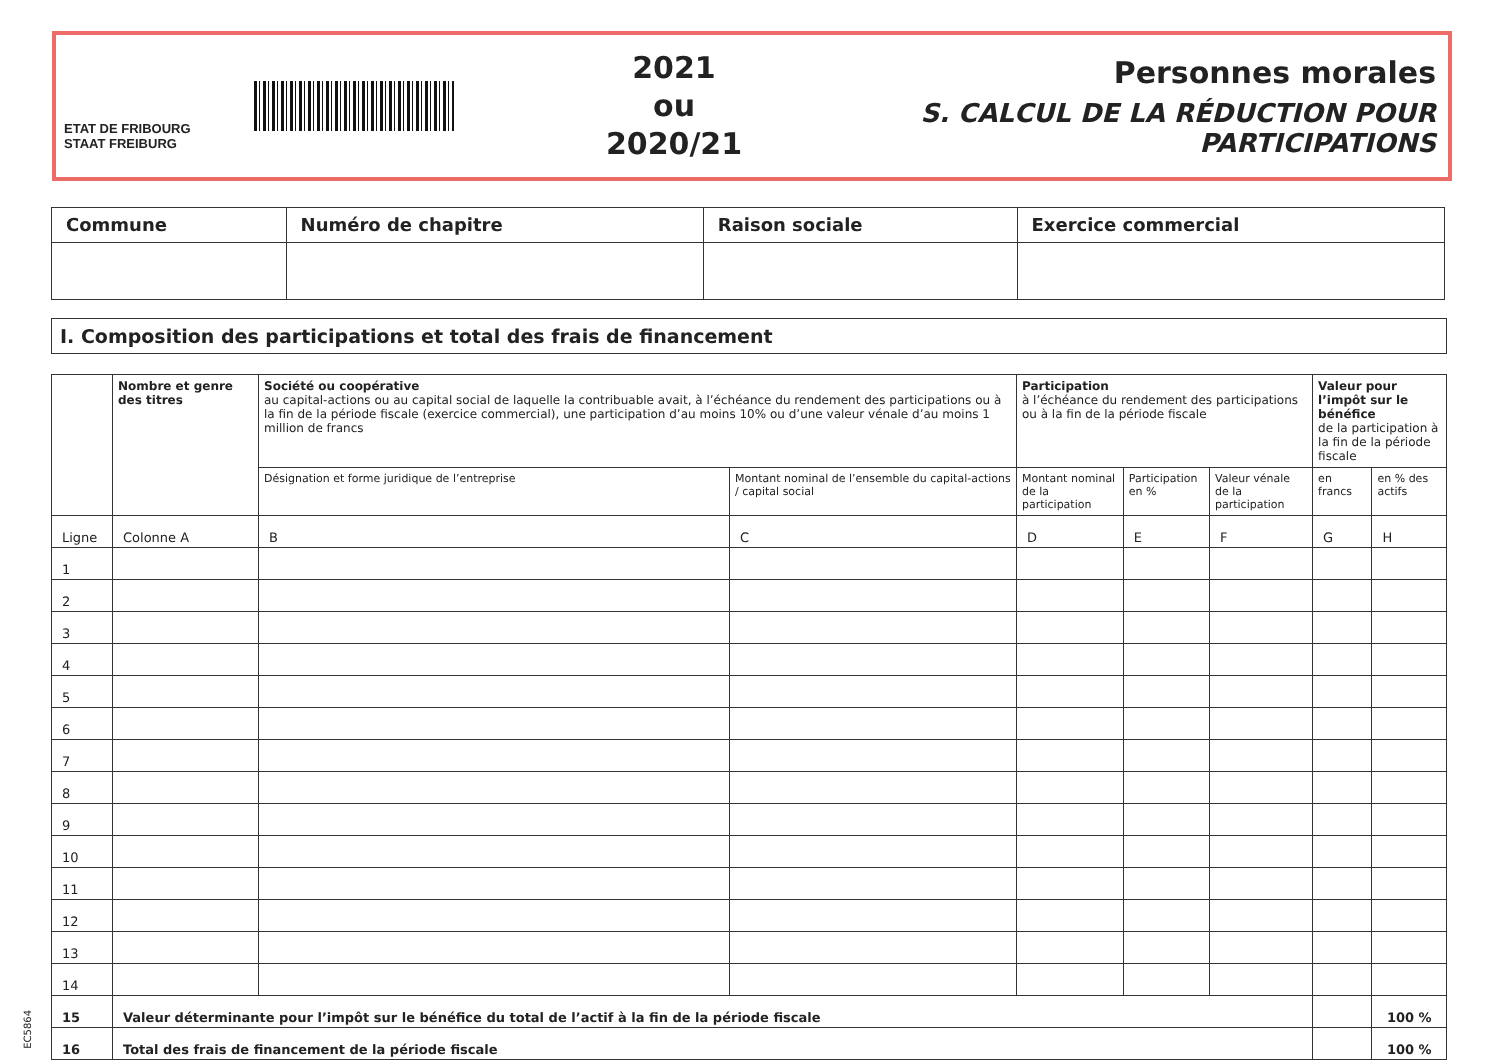ETAT DE FRIBOURG
STAAT FREIBURG
2021
ou
2020/21
Personnes morales
S. CALCUL DE LA RÉDUCTION POUR PARTICIPATIONS
| Commune | Numéro de chapitre | Raison sociale | Exercice commercial |
| --- | --- | --- | --- |
I. Composition des participations et total des frais de financement
| | Nombre et genre des titres | Société ou coopérative au capital-actions ou au capital social de laquelle la contribuable avait, à l’échéance du rendement des participations ou à la fin de la période fiscale (exercice commercial), une participation d’au moins 10% ou d’une valeur vénale d’au moins 1 million de francs | | Participation à l’échéance du rendement des participations ou à la fin de la période fiscale | | | Valeur pour l’impôt sur le bénéfice de la participation à la fin de la période fiscale | |
| --- | --- | --- | --- | --- | --- | --- | --- | --- |
| | | Désignation et forme juridique de l’entreprise | Montant nominal de l’ensemble du capital-actions / capital social | Montant nominal de la participation | Participation en % | Valeur vénale de la participation | en francs | en % des actifs |
| Ligne | Colonne A | B | C | D | E | F | G | H |
| 1 | | | | | | | | |
| 2 | | | | | | | | |
| 3 | | | | | | | | |
| 4 | | | | | | | | |
| 5 | | | | | | | | |
| 6 | | | | | | | | |
| 7 | | | | | | | | |
| 8 | | | | | | | | |
| 9 | | | | | | | | |
| 10 | | | | | | | | |
| 11 | | | | | | | | |
| 12 | | | | | | | | |
| 13 | | | | | | | | |
| 14 | | | | | | | | |
| 15 | Valeur déterminante pour l’impôt sur le bénéfice du total de l’actif à la fin de la période fiscale | | | | | | | 100 % |
| 16 | Total des frais de financement de la période fiscale | | | | | | | 100 % |
EC5864